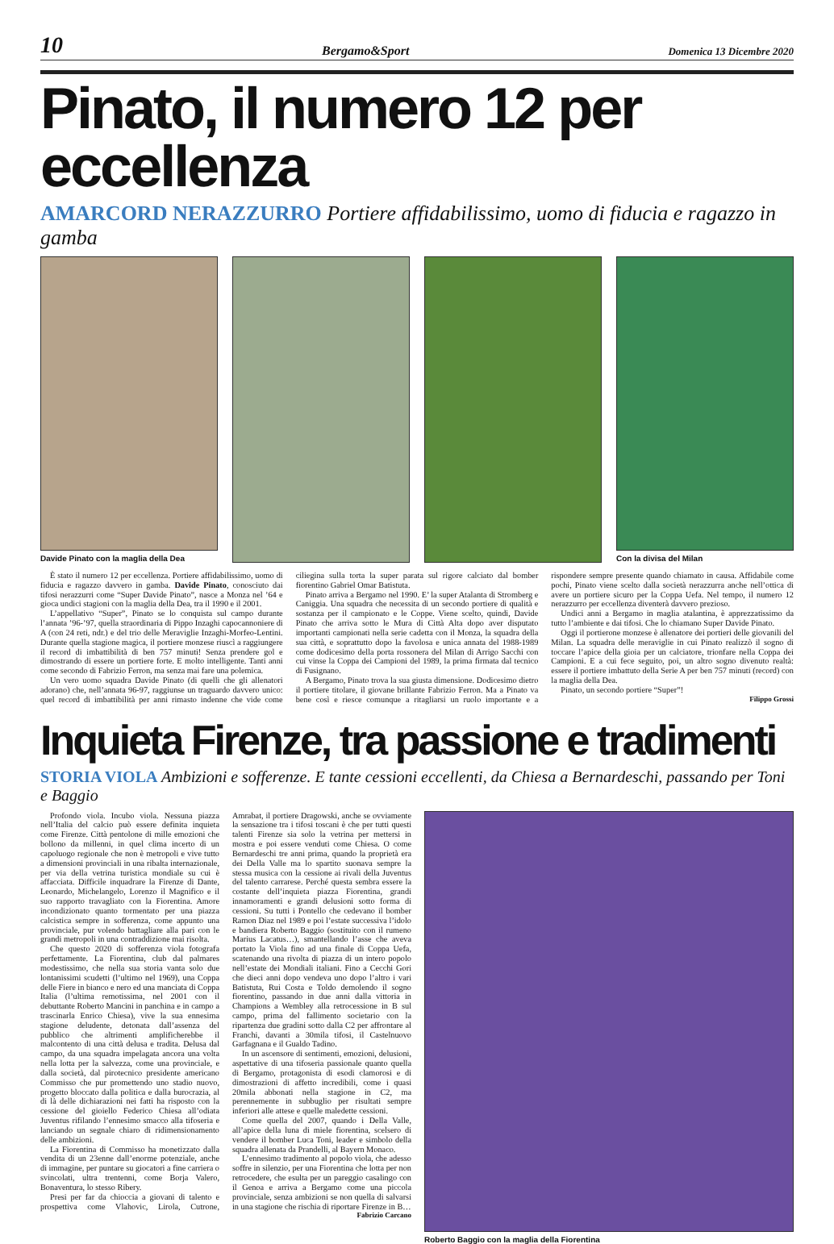10 Bergamo&Sport Domenica 13 Dicembre 2020
Pinato, il numero 12 per eccellenza
AMARCORD NERAZZURRO Portiere affidabilissimo, uomo di fiducia e ragazzo in gamba
Davide Pinato con la maglia della Dea
Con la divisa del Milan
È stato il numero 12 per eccellenza. Portiere affidabilissimo, uomo di fiducia e ragazzo davvero in gamba. Davide Pinato, conosciuto dai tifosi nerazzurri come “Super Davide Pinato”, nasce a Monza nel ’64 e gioca undici stagioni con la maglia della Dea, tra il 1990 e il 2001.
L’appellativo “Super”, Pinato se lo conquista sul campo durante l’annata ’96-’97, quella straordinaria di Pippo Inzaghi capocannoniere di A (con 24 reti, ndr.) e del trio delle Meraviglie Inzaghi-Morfeo-Lentini. Durante quella stagione magica, il portiere monzese riuscì a raggiungere il record di imbattibilità di ben 757 minuti! Senza prendere gol e dimostrando di essere un portiere forte. E molto intelligente. Tanti anni come secondo di Fabrizio Ferron, ma senza mai fare una polemica.
Un vero uomo squadra Davide Pinato (di quelli che gli allenatori adorano) che, nell’annata 96-97, raggiunse un traguardo davvero unico: quel record di imbattibilità per anni rimasto indenne che vide come ciliegina sulla torta la super parata sul rigore calciato dal bomber fiorentino Gabriel Omar Batistuta.
Pinato arriva a Bergamo nel 1990. E’ la super Atalanta di Stromberg e Caniggia. Una squadra che necessita di un secondo portiere di qualità e sostanza per il campionato e le Coppe. Viene scelto, quindi, Davide Pinato che arriva sotto le Mura di Città Alta dopo aver disputato importanti campionati nella serie cadetta con il Monza, la squadra della sua città, e soprattutto dopo la favolosa e unica annata del 1988-1989 come dodicesimo della porta rossonera del Milan di Arrigo Sacchi con cui vinse la Coppa dei Campioni del 1989, la prima firmata dal tecnico di Fusignano.
A Bergamo, Pinato trova la sua giusta dimensione. Dodicesimo dietro il portiere titolare, il giovane brillante Fabrizio Ferron. Ma a Pinato va bene così e riesce comunque a ritagliarsi un ruolo importante e a rispondere sempre presente quando chiamato in causa. Affidabile come pochi, Pinato viene scelto dalla società nerazzurra anche nell’ottica di avere un portiere sicuro per la Coppa Uefa. Nel tempo, il numero 12 nerazzurro per eccellenza diventerà davvero prezioso.
Undici anni a Bergamo in maglia atalantina, è apprezzatissimo da tutto l’ambiente e dai tifosi. Che lo chiamano Super Davide Pinato.
Oggi il portierone monzese è allenatore dei portieri delle giovanili del Milan. La squadra delle meraviglie in cui Pinato realizzò il sogno di toccare l’apice della gioia per un calciatore, trionfare nella Coppa dei Campioni. E a cui fece seguito, poi, un altro sogno divenuto realtà: essere il portiere imbattuto della Serie A per ben 757 minuti (record) con la maglia della Dea.
Pinato, un secondo portiere “Super”!
Filippo Grossi
Inquieta Firenze, tra passione e tradimenti
STORIA VIOLA Ambizioni e sofferenze. E tante cessioni eccellenti, da Chiesa a Bernardeschi, passando per Toni e Baggio
Profondo viola. Incubo viola. Nessuna piazza nell’Italia del calcio può essere definita inquieta come Firenze. Città pentolone di mille emozioni che bollono da millenni, in quel clima incerto di un capoluogo regionale che non è metropoli e vive tutto a dimensioni provinciali in una ribalta internazionale, per via della vetrina turistica mondiale su cui è affacciata. Difficile inquadrare la Firenze di Dante, Leonardo, Michelangelo, Lorenzo il Magnifico e il suo rapporto travagliato con la Fiorentina. Amore incondizionato quanto tormentato per una piazza calcistica sempre in sofferenza, come appunto una provinciale, pur volendo battagliare alla pari con le grandi metropoli in una contraddizione mai risolta.
Che questo 2020 di sofferenza viola fotografa perfettamente. La Fiorentina, club dal palmares modestissimo, che nella sua storia vanta solo due lontanissimi scudetti (l’ultimo nel 1969), una Coppa delle Fiere in bianco e nero ed una manciata di Coppa Italia (l’ultima remotissima, nel 2001 con il debuttante Roberto Mancini in panchina e in campo a trascinarla Enrico Chiesa), vive la sua ennesima stagione deludente, detonata dall’assenza del pubblico che altrimenti amplificherebbe il malcontento di una città delusa e tradita. Delusa dal campo, da una squadra impelagata ancora una volta nella lotta per la salvezza, come una provinciale, e dalla società, dal pirotecnico presidente americano Commisso che pur promettendo uno stadio nuovo, progetto bloccato dalla politica e dalla burocrazia, al di là delle dichiarazioni nei fatti ha risposto con la cessione del gioiello Federico Chiesa all’odiata Juventus rifilando l’ennesimo smacco alla tifoseria e lanciando un segnale chiaro di ridimensionamento delle ambizioni.
La Fiorentina di Commisso ha monetizzato dalla vendita di un 23enne dall’enorme potenziale, anche di immagine, per puntare su giocatori a fine carriera o svincolati, ultra trentenni, come Borja Valero, Bonaventura, lo stesso Ribery.
Presi per far da chioccia a giovani di talento e prospettiva come Vlahovic, Lirola, Cutrone, Amrabat, il portiere Dragowski, anche se ovviamente la sensazione tra i tifosi toscani è che per tutti questi talenti Firenze sia solo la vetrina per mettersi in mostra e poi essere venduti come Chiesa. O come Bernardeschi tre anni prima, quando la proprietà era dei Della Valle ma lo spartito suonava sempre la stessa musica con la cessione ai rivali della Juventus del talento carrarese. Perché questa sembra essere la costante dell’inquieta piazza Fiorentina, grandi innamoramenti e grandi delusioni sotto forma di cessioni. Su tutti i Pontello che cedevano il bomber Ramon Diaz nel 1989 e poi l’estate successiva l’idolo e bandiera Roberto Baggio (sostituito con il rumeno Marius Lacatus…), smantellando l’asse che aveva portato la Viola fino ad una finale di Coppa Uefa, scatenando una rivolta di piazza di un intero popolo nell’estate dei Mondiali italiani. Fino a Cecchi Gori che dieci anni dopo vendeva uno dopo l’altro i vari Batistuta, Rui Costa e Toldo demolendo il sogno fiorentino, passando in due anni dalla vittoria in Champions a Wembley alla retrocessione in B sul campo, prima del fallimento societario con la ripartenza due gradini sotto dalla C2 per affrontare al Franchi, davanti a 30mila tifosi, il Castelnuovo Garfagnana e il Gualdo Tadino.
In un ascensore di sentimenti, emozioni, delusioni, aspettative di una tifoseria passionale quanto quella di Bergamo, protagonista di esodi clamorosi e di dimostrazioni di affetto incredibili, come i quasi 20mila abbonati nella stagione in C2, ma perennemente in subbuglio per risultati sempre inferiori alle attese e quelle maledette cessioni.
Come quella del 2007, quando i Della Valle, all’apice della luna di miele fiorentina, scelsero di vendere il bomber Luca Toni, leader e simbolo della squadra allenata da Prandelli, al Bayern Monaco.
L’ennesimo tradimento al popolo viola, che adesso soffre in silenzio, per una Fiorentina che lotta per non retrocedere, che esulta per un pareggio casalingo con il Genoa e arriva a Bergamo come una piccola provinciale, senza ambizioni se non quella di salvarsi in una stagione che rischia di riportare Firenze in B…
Fabrizio Carcano
Roberto Baggio con la maglia della Fiorentina